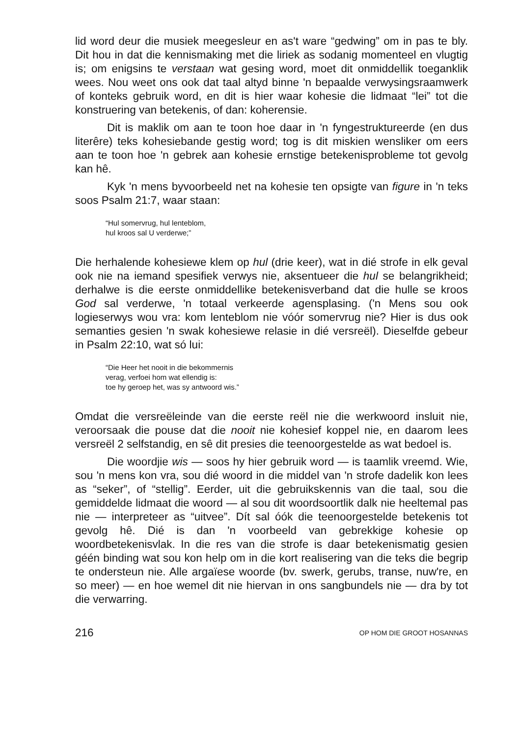lid word deur die musiek meegesleur en as't ware “gedwing” om in pas te bly. Dit hou in dat die kennismaking met die liriek as sodanig momenteel en vlugtig is; om enigsins te verstaan wat gesing word, moet dit onmiddellik toeganklik wees. Nou weet ons ook dat taal altyd binne 'n bepaalde verwysingsraamwerk of konteks gebruik word, en dit is hier waar kohesie die lidmaat “lei” tot die konstruering van betekenis, of dan: koherensie.
Dit is maklik om aan te toon hoe daar in 'n fyngestruktureerde (en dus literêre) teks kohesiebande gestig word; tog is dit miskien wensliker om eers aan te toon hoe 'n gebrek aan kohesie ernstige betekenisprobleme tot gevolg kan hê.
Kyk 'n mens byvoorbeeld net na kohesie ten opsigte van figure in 'n teks soos Psalm 21:7, waar staan:
“Hul somervrug, hul lenteblom,
hul kroos sal U verderwe;”
Die herhalende kohesiewe klem op hul (drie keer), wat in dié strofe in elk geval ook nie na iemand spesifiek verwys nie, aksentueer die hul se belangrikheid; derhalwe is die eerste onmiddellike betekenisverband dat die hulle se kroos God sal verderwe, 'n totaal verkeerde agensplasing. ('n Mens sou ook logieserwys wou vra: kom lenteblom nie vóór somervrug nie? Hier is dus ook semanties gesien 'n swak kohesiewe relasie in dié versreël). Dieselfde gebeur in Psalm 22:10, wat só lui:
“Die Heer het nooit in die bekommernis
verag, verfoei hom wat ellendig is:
toe hy geroep het, was sy antwoord wis.”
Omdat die versreëleinde van die eerste reël nie die werkwoord insluit nie, veroorsaak die pouse dat die nooit nie kohesief koppel nie, en daarom lees versreël 2 selfstandig, en sê dit presies die teenoorgestelde as wat bedoel is.
Die woordjie wis — soos hy hier gebruik word — is taamlik vreemd. Wie, sou 'n mens kon vra, sou dié woord in die middel van 'n strofe dadelik kon lees as “seker”, of “stellig”. Eerder, uit die gebruikskennis van die taal, sou die gemiddelde lidmaat die woord — al sou dit woordsoortlik dalk nie heeltemal pas nie — interpreteer as “uitvee”. Dít sal óók die teenoorgestelde betekenis tot gevolg hê. Dié is dan 'n voorbeeld van gebrekkige kohesie op woordbetekenisvlak. In die res van die strofe is daar betekenismatig gesien géén binding wat sou kon help om in die kort realisering van die teks die begrip te ondersteun nie. Alle argaïese woorde (bv. swerk, gerubs, transe, nuw're, en so meer) — en hoe wemel dit nie hiervan in ons sangbundels nie — dra by tot die verwarring.
216 OP HOM DIE GROOT HOSANNAS